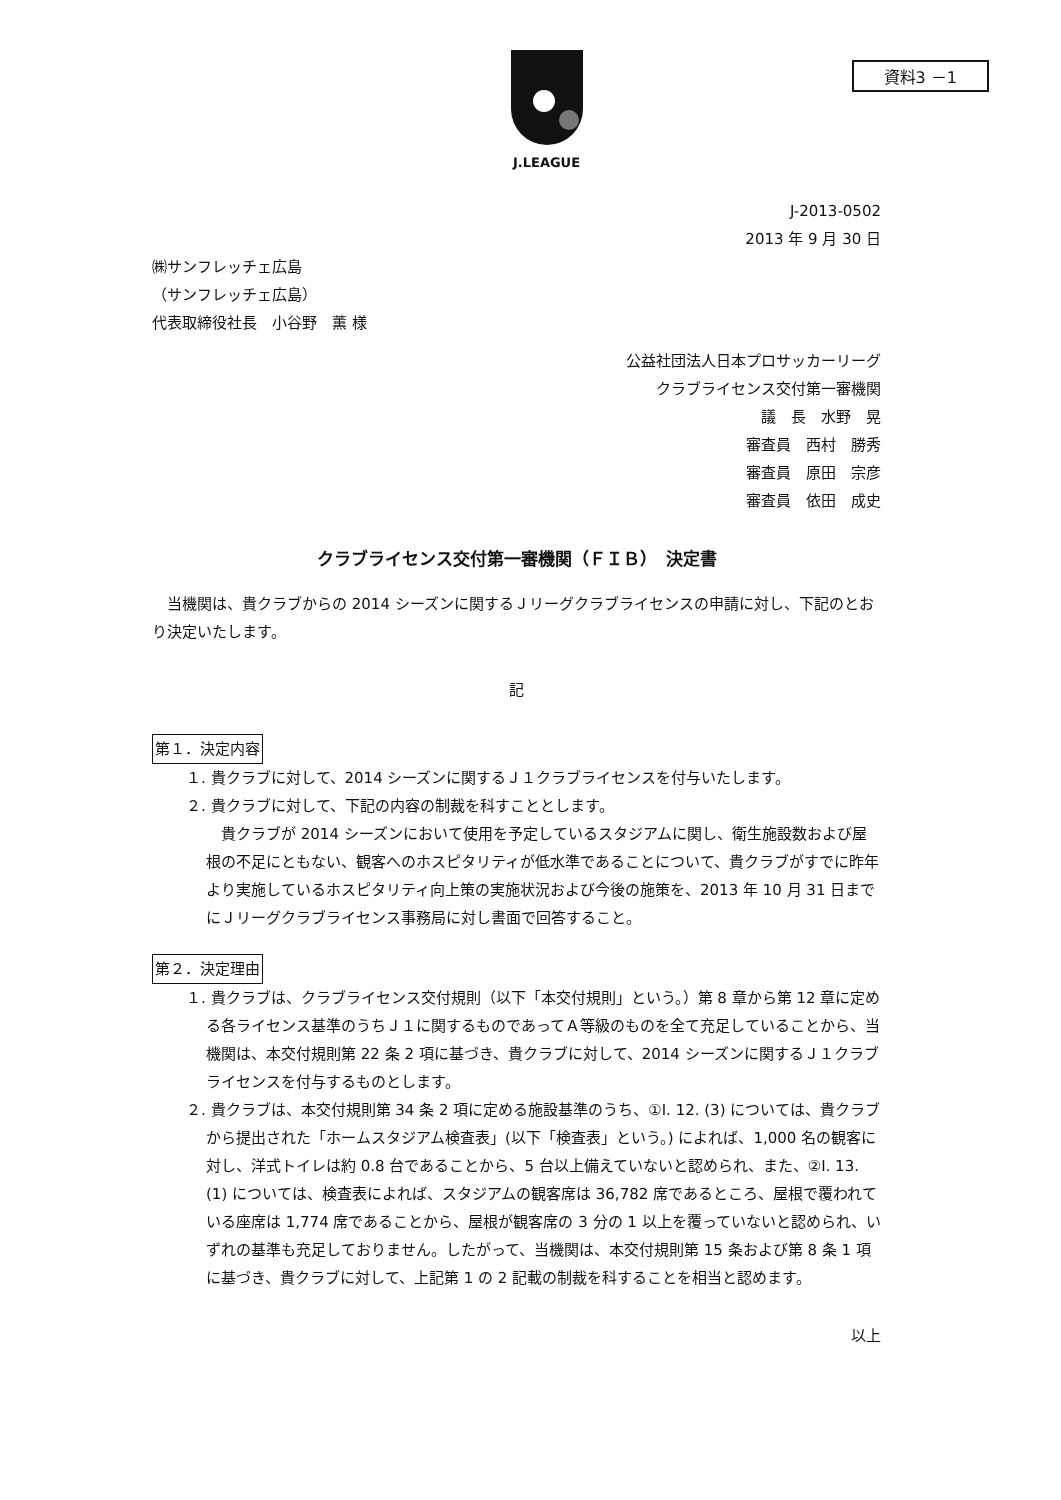資料3 －1
J.LEAGUE
J-2013-0502
2013 年 9 月 30 日
㈱サンフレッチェ広島
（サンフレッチェ広島）
代表取締役社長　小谷野　薫 様
公益社団法人日本プロサッカーリーグ
クラブライセンス交付第一審機関
議　長　水野　晃
審査員　西村　勝秀
審査員　原田　宗彦
審査員　依田　成史
クラブライセンス交付第一審機関（ＦＩＢ）　決定書
　当機関は、貴クラブからの 2014 シーズンに関するＪリーグクラブライセンスの申請に対し、下記のとおり決定いたします。
記
第１．決定内容
１. 貴クラブに対して、2014 シーズンに関するＪ１クラブライセンスを付与いたします。
２. 貴クラブに対して、下記の内容の制裁を科すこととします。
　貴クラブが 2014 シーズンにおいて使用を予定しているスタジアムに関し、衛生施設数および屋根の不足にともない、観客へのホスピタリティが低水準であることについて、貴クラブがすでに昨年より実施しているホスピタリティ向上策の実施状況および今後の施策を、2013 年 10 月 31 日までにＪリーグクラブライセンス事務局に対し書面で回答すること。
第２．決定理由
１. 貴クラブは、クラブライセンス交付規則（以下「本交付規則」という。）第 8 章から第 12 章に定める各ライセンス基準のうちＪ１に関するものであってＡ等級のものを全て充足していることから、当機関は、本交付規則第 22 条 2 項に基づき、貴クラブに対して、2014 シーズンに関するＪ１クラブライセンスを付与するものとします。
２. 貴クラブは、本交付規則第 34 条 2 項に定める施設基準のうち、①I. 12. (3) については、貴クラブから提出された「ホームスタジアム検査表」(以下「検査表」という。) によれば、1,000 名の観客に対し、洋式トイレは約 0.8 台であることから、5 台以上備えていないと認められ、また、②I. 13. (1) については、検査表によれば、スタジアムの観客席は 36,782 席であるところ、屋根で覆われている座席は 1,774 席であることから、屋根が観客席の 3 分の 1 以上を覆っていないと認められ、いずれの基準も充足しておりません。したがって、当機関は、本交付規則第 15 条および第 8 条 1 項に基づき、貴クラブに対して、上記第 1 の 2 記載の制裁を科することを相当と認めます。
以上